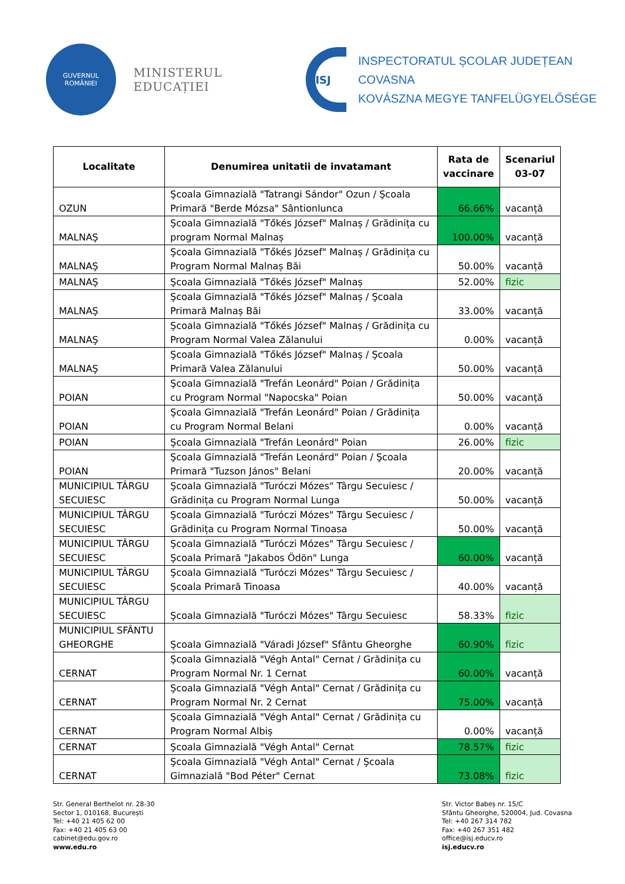GUVERNUL
ROMÂNIEI
MINISTERUL EDUCAȚIEI
ISJ
INSPECTORATUL ȘCOLAR JUDEȚEAN COVASNA
KOVÁSZNA MEGYE TANFELÜGYELŐSÉGE
| Localitate | Denumirea unitatii de invatamant | Rata de vaccinare | Scenariul 03-07 |
| --- | --- | --- | --- |
| OZUN | Şcoala Gimnazială "Tatrangi Sándor" Ozun / Şcoala Primară "Berde Mózsa" Sântionlunca | 66.66% | vacanță |
| MALNAŞ | Şcoala Gimnazială "Tőkés József" Malnaș / Grădinița cu program Normal Malnaș | 100.00% | vacanță |
| MALNAŞ | Şcoala Gimnazială "Tőkés József" Malnaș / Grădinița cu Program Normal Malnaș Băi | 50.00% | vacanță |
| MALNAŞ | Şcoala Gimnazială "Tőkés József" Malnaș | 52.00% | fizic |
| MALNAŞ | Şcoala Gimnazială "Tőkés József" Malnaș / Şcoala Primară Malnaș Băi | 33.00% | vacanță |
| MALNAŞ | Şcoala Gimnazială "Tőkés József" Malnaș / Grădinița cu Program Normal Valea Zălanului | 0.00% | vacanță |
| MALNAŞ | Şcoala Gimnazială "Tőkés József" Malnaș / Şcoala Primară Valea Zălanului | 50.00% | vacanță |
| POIAN | Şcoala Gimnazială "Trefán Leonárd" Poian / Grădinița cu Program Normal "Napocska" Poian | 50.00% | vacanță |
| POIAN | Şcoala Gimnazială "Trefán Leonárd" Poian / Grădinița cu Program Normal Belani | 0.00% | vacanță |
| POIAN | Şcoala Gimnazială "Trefán Leonárd" Poian | 26.00% | fizic |
| POIAN | Şcoala Gimnazială "Trefán Leonárd" Poian / Şcoala Primară "Tuzson János" Belani | 20.00% | vacanță |
| MUNICIPIUL TÂRGU SECUIESC | Şcoala Gimnazială "Turóczi Mózes" Târgu Secuiesc / Grădinița cu Program Normal Lunga | 50.00% | vacanță |
| MUNICIPIUL TÂRGU SECUIESC | Şcoala Gimnazială "Turóczi Mózes" Târgu Secuiesc / Grădinița cu Program Normal Tinoasa | 50.00% | vacanță |
| MUNICIPIUL TÂRGU SECUIESC | Şcoala Gimnazială "Turóczi Mózes" Târgu Secuiesc / Şcoala Primară "Jakabos Ödön" Lunga | 60.00% | vacanță |
| MUNICIPIUL TÂRGU SECUIESC | Şcoala Gimnazială "Turóczi Mózes" Târgu Secuiesc / Şcoala Primară Tinoasa | 40.00% | vacanță |
| MUNICIPIUL TÂRGU SECUIESC | Şcoala Gimnazială "Turóczi Mózes" Târgu Secuiesc | 58.33% | fizic |
| MUNICIPIUL SFÂNTU GHEORGHE | Şcoala Gimnazială "Váradi József" Sfântu Gheorghe | 60.90% | fizic |
| CERNAT | Şcoala Gimnazială "Végh Antal" Cernat / Grădinița cu Program Normal Nr. 1 Cernat | 60.00% | vacanță |
| CERNAT | Şcoala Gimnazială "Végh Antal" Cernat / Grădinița cu Program Normal Nr. 2 Cernat | 75.00% | vacanță |
| CERNAT | Şcoala Gimnazială "Végh Antal" Cernat / Grădinița cu Program Normal Albiș | 0.00% | vacanță |
| CERNAT | Şcoala Gimnazială "Végh Antal" Cernat | 78.57% | fizic |
| CERNAT | Şcoala Gimnazială "Végh Antal" Cernat / Şcoala Gimnazială "Bod Péter" Cernat | 73.08% | fizic |
Str. General Berthelot nr. 28-30
Sector 1, 010168, București
Tel: +40 21 405 62 00
Fax: +40 21 405 63 00
cabinet@edu.gov.ro
www.edu.ro
Str. Victor Babeș nr. 15/C
Sfântu Gheorghe, 520004, Jud. Covasna
Tel: +40 267 314 782
Fax: +40 267 351 482
office@isj.educv.ro
isj.educv.ro